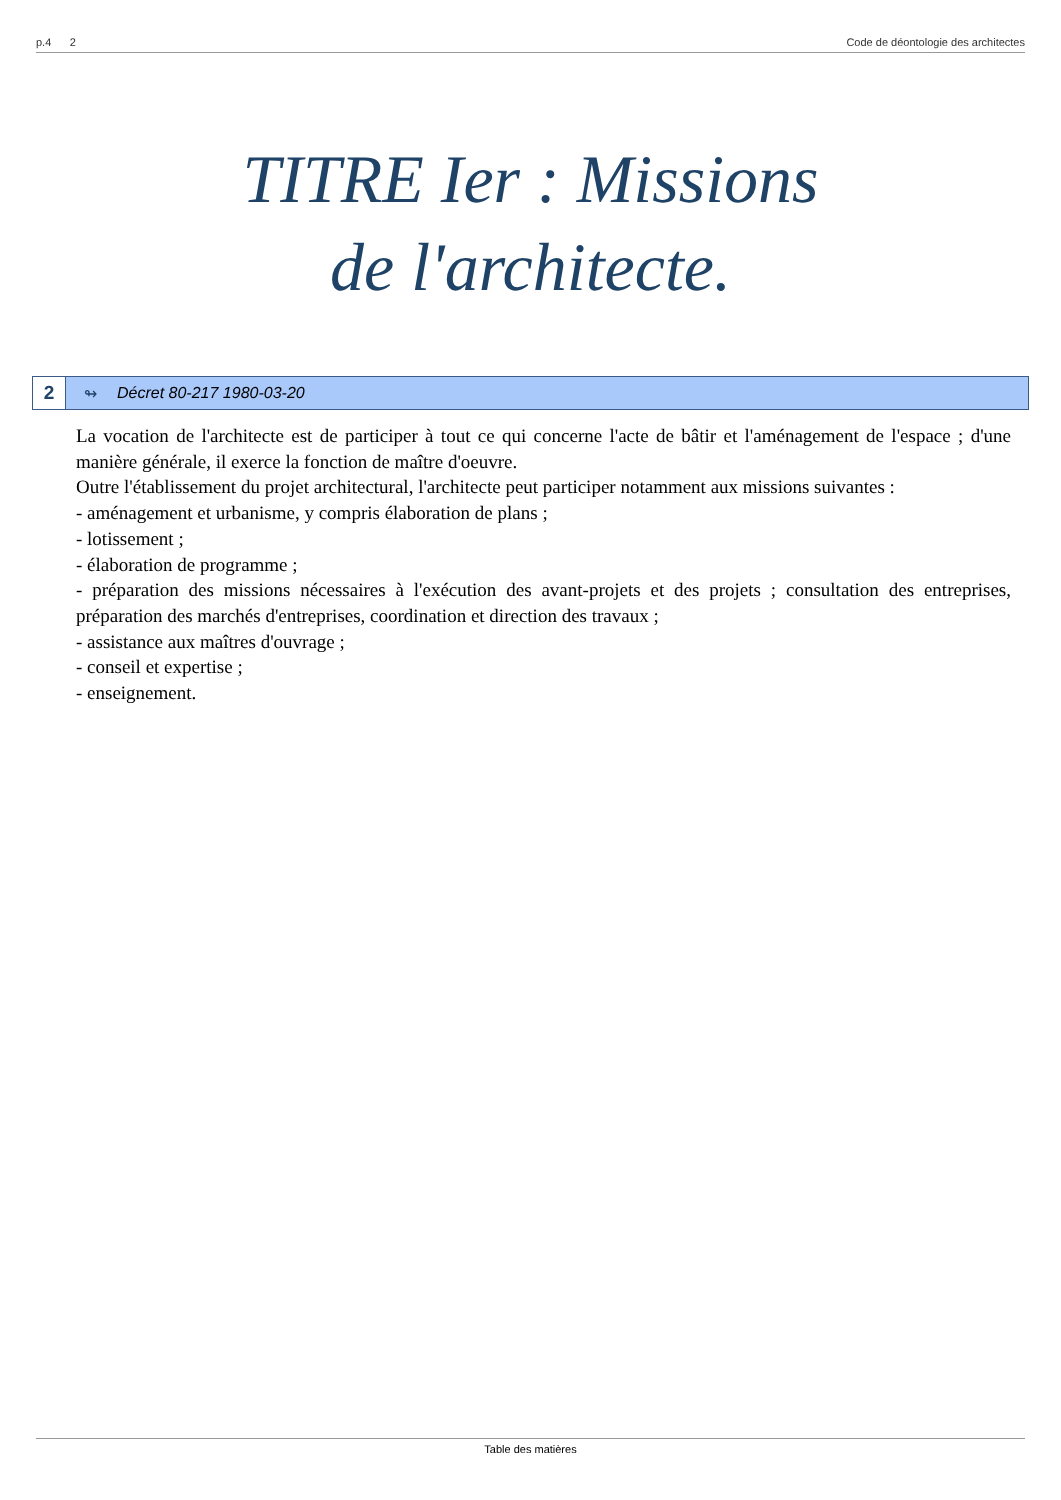p.4 2 Code de déontologie des architectes
TITRE Ier : Missions
de l'architecte.
2
↬ Décret 80-217 1980-03-20
La vocation de l'architecte est de participer à tout ce qui concerne l'acte de bâtir et l'aménagement de l'espace ; d'une manière générale, il exerce la fonction de maître d'oeuvre.
Outre l'établissement du projet architectural, l'architecte peut participer notamment aux missions suivantes :
- aménagement et urbanisme, y compris élaboration de plans ;
- lotissement ;
- élaboration de programme ;
- préparation des missions nécessaires à l'exécution des avant-projets et des projets ; consultation des entreprises, préparation des marchés d'entreprises, coordination et direction des travaux ;
- assistance aux maîtres d'ouvrage ;
- conseil et expertise ;
- enseignement.
Table des matières